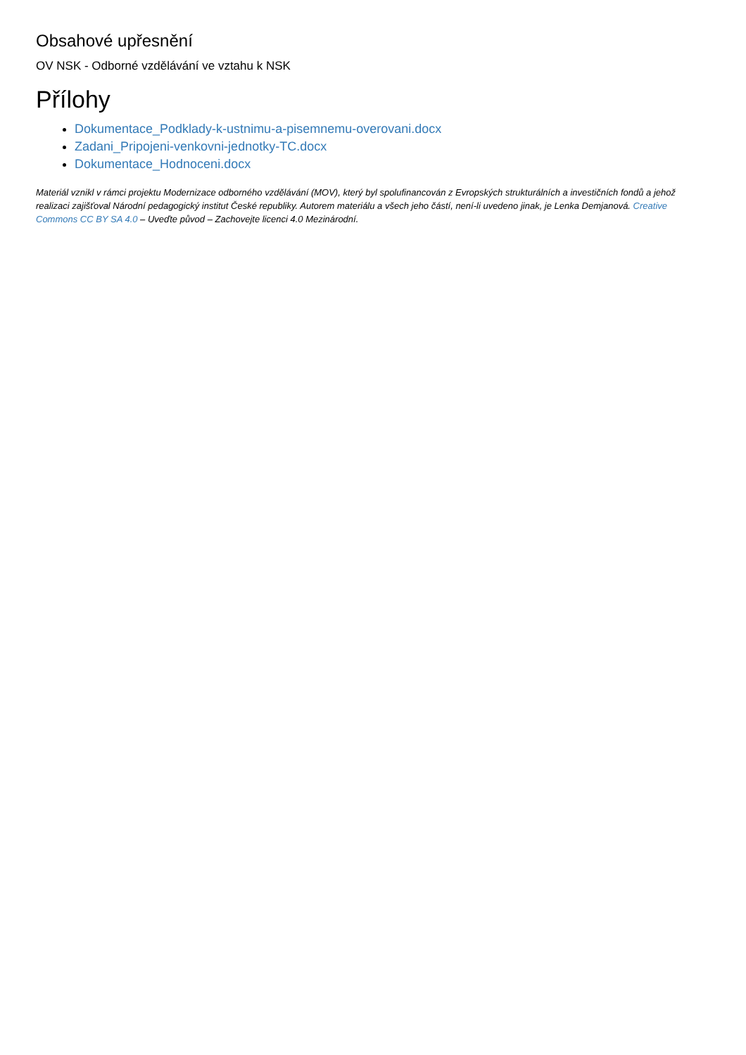Obsahové upřesnění
OV NSK - Odborné vzdělávání ve vztahu k NSK
Přílohy
Dokumentace_Podklady-k-ustnimu-a-pisemnemu-overovani.docx
Zadani_Pripojeni-venkovni-jednotky-TC.docx
Dokumentace_Hodnoceni.docx
Materiál vznikl v rámci projektu Modernizace odborného vzdělávání (MOV), který byl spolufinancován z Evropských strukturálních a investičních fondů a jehož realizaci zajišťoval Národní pedagogický institut České republiky. Autorem materiálu a všech jeho částí, není-li uvedeno jinak, je Lenka Demjanová. Creative Commons CC BY SA 4.0 – Uveďte původ – Zachovejte licenci 4.0 Mezinárodní.